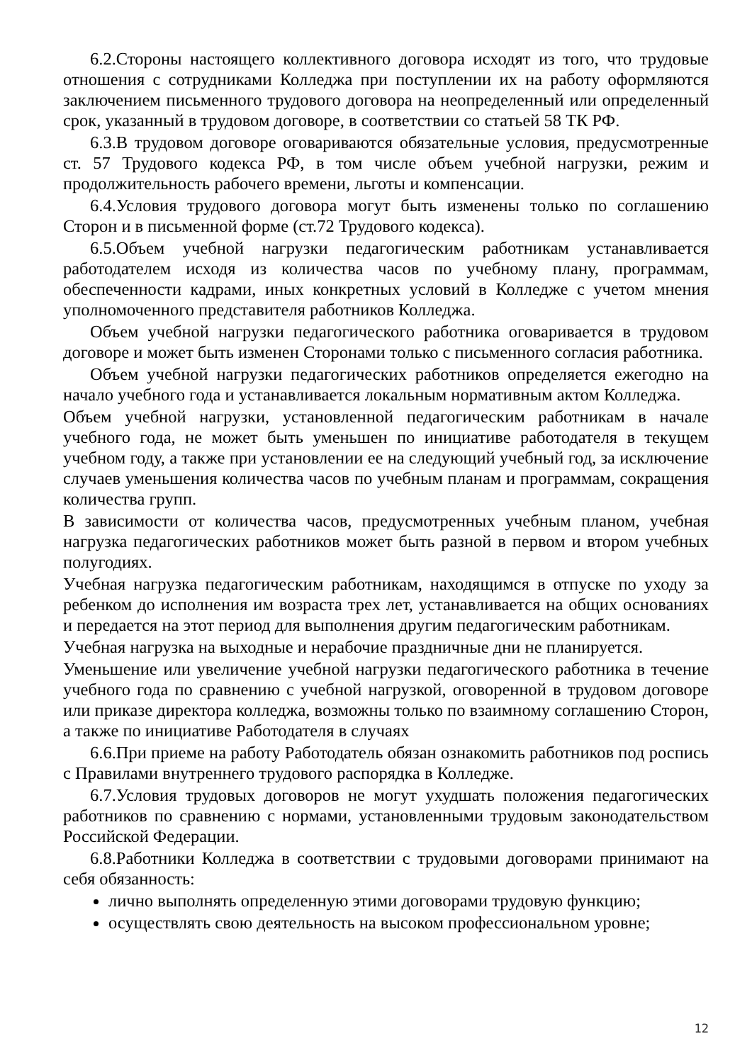6.2.Стороны настоящего коллективного договора исходят из того, что трудовые отношения с сотрудниками Колледжа при поступлении их на работу оформляются заключением письменного трудового договора на неопределенный или определенный срок, указанный в трудовом договоре, в соответствии со статьей 58 ТК РФ.
6.3.В трудовом договоре оговариваются обязательные условия, предусмотренные ст. 57 Трудового кодекса РФ, в том числе объем учебной нагрузки, режим и продолжительность рабочего времени, льготы и компенсации.
6.4.Условия трудового договора могут быть изменены только по соглашению Сторон и в письменной форме (ст.72 Трудового кодекса).
6.5.Объем учебной нагрузки педагогическим работникам устанавливается работодателем исходя из количества часов по учебному плану, программам, обеспеченности кадрами, иных конкретных условий в Колледже с учетом мнения уполномоченного представителя работников Колледжа.
Объем учебной нагрузки педагогического работника оговаривается в трудовом договоре и может быть изменен Сторонами только с письменного согласия работника.
Объем учебной нагрузки педагогических работников определяется ежегодно на начало учебного года и устанавливается локальным нормативным актом Колледжа.
Объем учебной нагрузки, установленной педагогическим работникам в начале учебного года, не может быть уменьшен по инициативе работодателя в текущем учебном году, а также при установлении ее на следующий учебный год, за исключение случаев уменьшения количества часов по учебным планам и программам, сокращения количества групп.
В зависимости от количества часов, предусмотренных учебным планом, учебная нагрузка педагогических работников может быть разной в первом и втором учебных полугодиях.
Учебная нагрузка педагогическим работникам, находящимся в отпуске по уходу за ребенком до исполнения им возраста трех лет, устанавливается на общих основаниях и передается на этот период для выполнения другим педагогическим работникам.
Учебная нагрузка на выходные и нерабочие праздничные дни не планируется.
Уменьшение или увеличение учебной нагрузки педагогического работника в течение учебного года по сравнению с учебной нагрузкой, оговоренной в трудовом договоре или приказе директора колледжа, возможны только по взаимному соглашению Сторон, а также по инициативе Работодателя в случаях
6.6.При приеме на работу Работодатель обязан ознакомить работников под роспись с Правилами внутреннего трудового распорядка в Колледже.
6.7.Условия трудовых договоров не могут ухудшать положения педагогических работников по сравнению с нормами, установленными трудовым законодательством Российской Федерации.
6.8.Работники Колледжа в соответствии с трудовыми договорами принимают на себя обязанность:
лично выполнять определенную этими договорами трудовую функцию;
осуществлять свою деятельность на высоком профессиональном уровне;
12